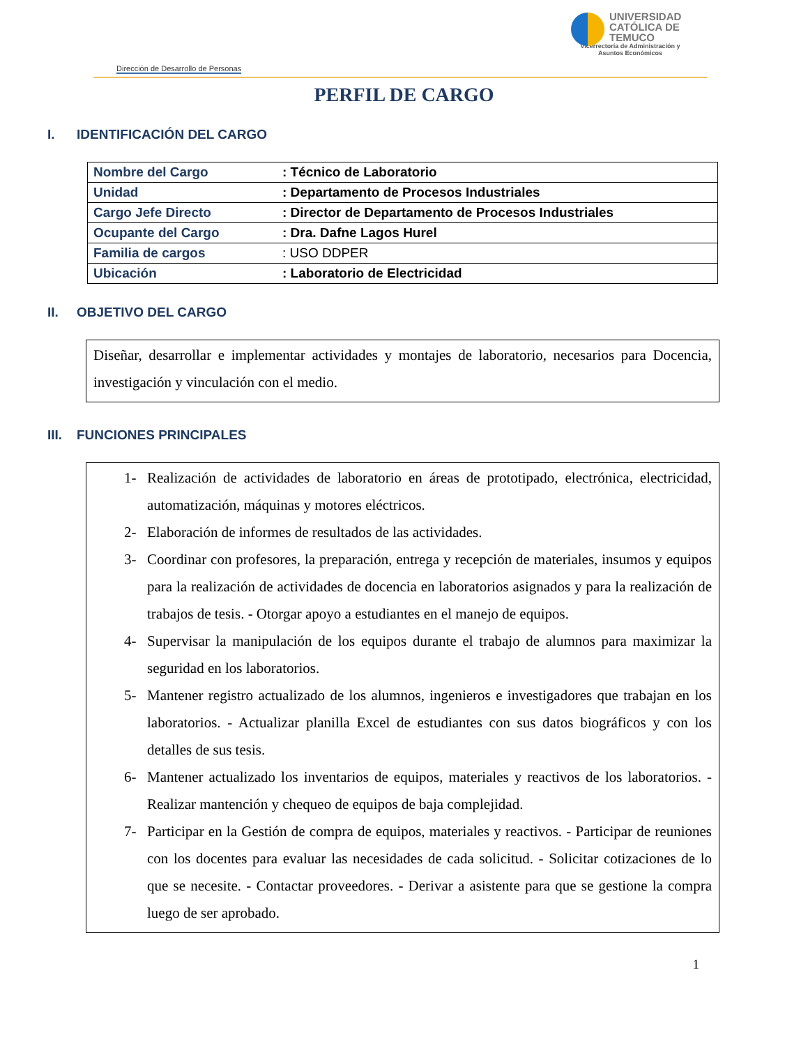UNIVERSIDAD
CATÓLICA DE
TEMUCO
Vicerrectoría de Administración y
Asuntos Económicos
Dirección de Desarrollo de Personas
PERFIL DE CARGO
I. IDENTIFICACIÓN DEL CARGO
| Nombre del Cargo | : Técnico de Laboratorio |
| Unidad | : Departamento de Procesos Industriales |
| Cargo Jefe Directo | : Director de Departamento de Procesos Industriales |
| Ocupante del Cargo | : Dra. Dafne Lagos Hurel |
| Familia de cargos | : USO DDPER |
| Ubicación | : Laboratorio de Electricidad |
II. OBJETIVO DEL CARGO
Diseñar, desarrollar e implementar actividades y montajes de laboratorio, necesarios para Docencia, investigación y vinculación con el medio.
III. FUNCIONES PRINCIPALES
1- Realización de actividades de laboratorio en áreas de prototipado, electrónica, electricidad, automatización, máquinas y motores eléctricos.
2- Elaboración de informes de resultados de las actividades.
3- Coordinar con profesores, la preparación, entrega y recepción de materiales, insumos y equipos para la realización de actividades de docencia en laboratorios asignados y para la realización de trabajos de tesis. - Otorgar apoyo a estudiantes en el manejo de equipos.
4- Supervisar la manipulación de los equipos durante el trabajo de alumnos para maximizar la seguridad en los laboratorios.
5- Mantener registro actualizado de los alumnos, ingenieros e investigadores que trabajan en los laboratorios. - Actualizar planilla Excel de estudiantes con sus datos biográficos y con los detalles de sus tesis.
6- Mantener actualizado los inventarios de equipos, materiales y reactivos de los laboratorios. - Realizar mantención y chequeo de equipos de baja complejidad.
7- Participar en la Gestión de compra de equipos, materiales y reactivos. - Participar de reuniones con los docentes para evaluar las necesidades de cada solicitud. - Solicitar cotizaciones de lo que se necesite. - Contactar proveedores. - Derivar a asistente para que se gestione la compra luego de ser aprobado.
1